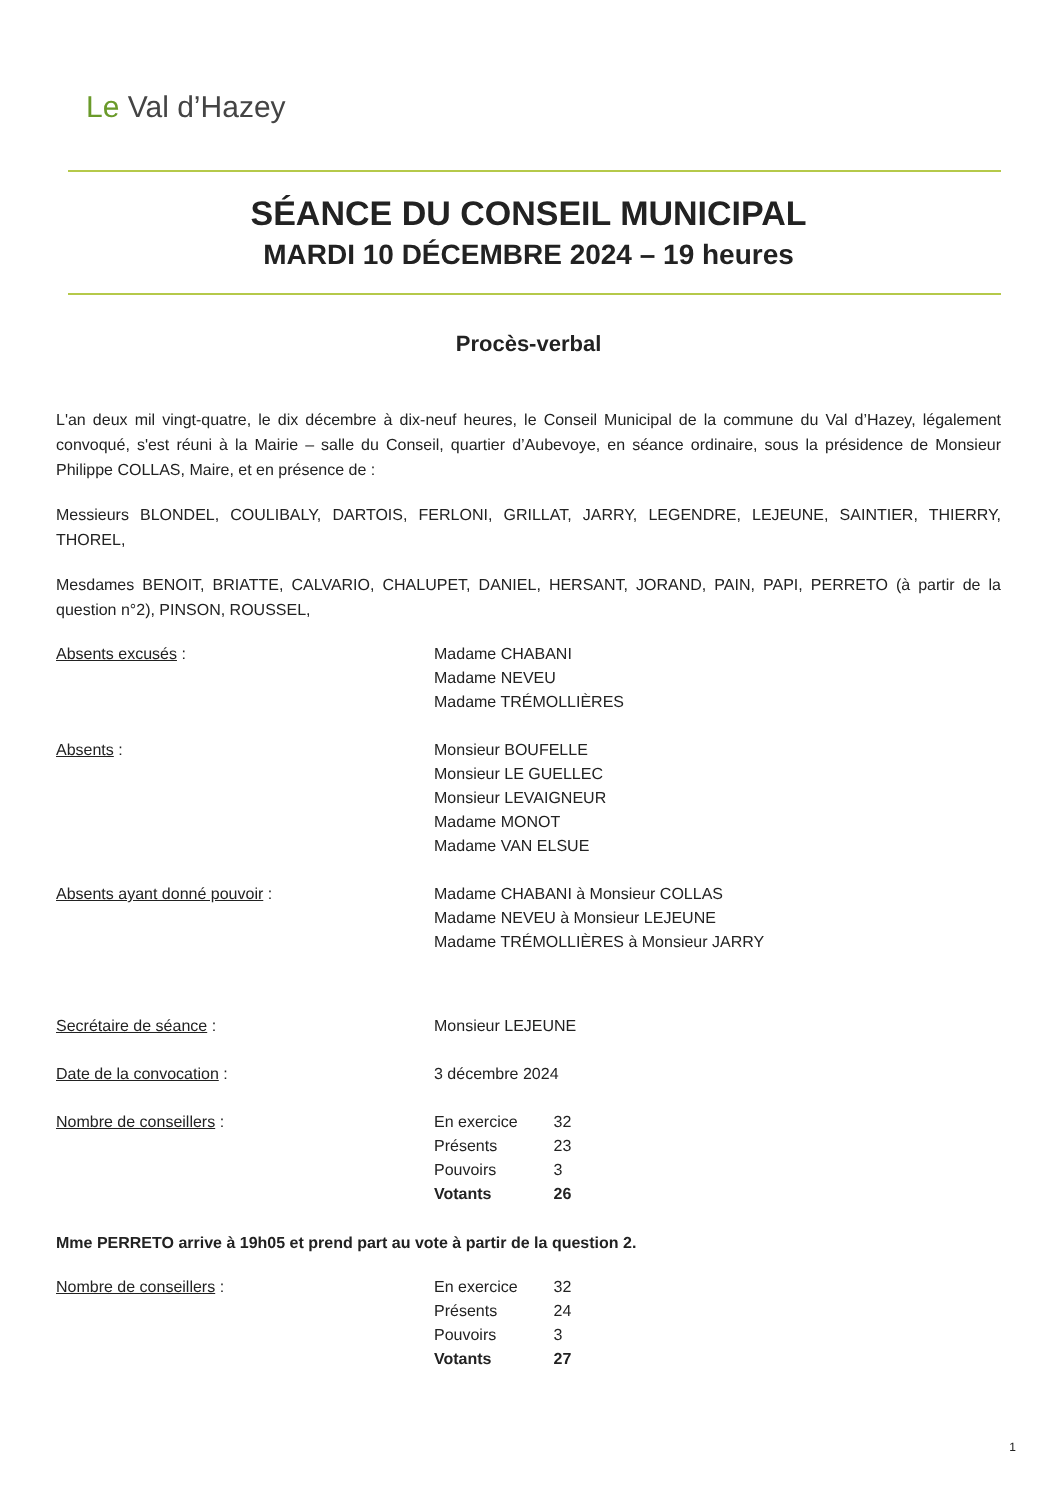Le Val d’Hazey
SÉANCE DU CONSEIL MUNICIPAL
MARDI 10 DÉCEMBRE 2024 – 19 heures
Procès-verbal
L'an deux mil vingt-quatre, le dix décembre à dix-neuf heures, le Conseil Municipal de la commune du Val d’Hazey, légalement convoqué, s'est réuni à la Mairie – salle du Conseil, quartier d’Aubevoye, en séance ordinaire, sous la présidence de Monsieur Philippe COLLAS, Maire, et en présence de :
Messieurs BLONDEL, COULIBALY, DARTOIS, FERLONI, GRILLAT, JARRY, LEGENDRE, LEJEUNE, SAINTIER, THIERRY, THOREL,
Mesdames BENOIT, BRIATTE, CALVARIO, CHALUPET, DANIEL, HERSANT, JORAND, PAIN, PAPI, PERRETO (à partir de la question n°2), PINSON, ROUSSEL,
Absents excusés : Madame CHABANI
Madame NEVEU
Madame TRÉMOLLIÈRES
Absents : Monsieur BOUFELLE
Monsieur LE GUELLEC
Monsieur LEVAIGNEUR
Madame MONOT
Madame VAN ELSUE
Absents ayant donné pouvoir : Madame CHABANI à Monsieur COLLAS
Madame NEVEU à Monsieur LEJEUNE
Madame TRÉMOLLIÈRES à Monsieur JARRY
Secrétaire de séance : Monsieur LEJEUNE
Date de la convocation : 3 décembre 2024
Nombre de conseillers :
| En exercice | 32 |
| Présents | 23 |
| Pouvoirs | 3 |
| Votants | 26 |
Mme PERRETO arrive à 19h05 et prend part au vote à partir de la question 2.
Nombre de conseillers :
| En exercice | 32 |
| Présents | 24 |
| Pouvoirs | 3 |
| Votants | 27 |
1